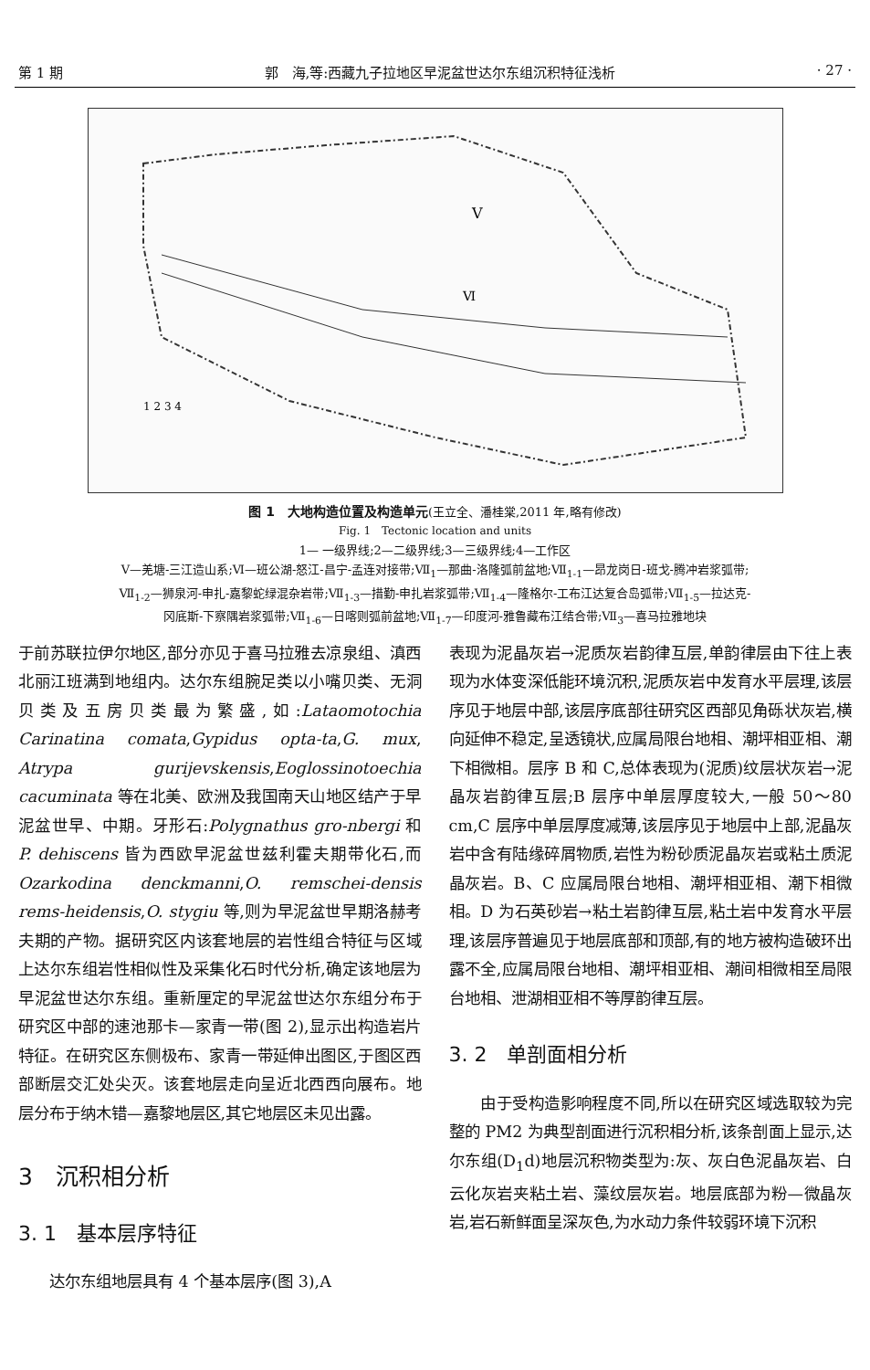第 1 期 郭　海,等:西藏九子拉地区早泥盆世达尔东组沉积特征浅析 · 27 ·
V
Ⅵ
1 2 3 4
图 1　大地构造位置及构造单元(王立全、潘桂棠,2011 年,略有修改)
Fig. 1　Tectonic location and units
1— 一级界线;2—二级界线;3—三级界线;4—工作区
Ⅴ—羌塘-三江造山系;Ⅵ—班公湖-怒江-昌宁-孟连对接带;Ⅶ<sub>1</sub>—那曲-洛隆弧前盆地;Ⅶ<sub>1-1</sub>—昂龙岗日-班戈-腾冲岩浆弧带;
Ⅶ<sub>1-2</sub>—狮泉河-申扎-嘉黎蛇绿混杂岩带;Ⅶ<sub>1-3</sub>—措勤-申扎岩浆弧带;Ⅶ<sub>1-4</sub>—隆格尔-工布江达复合岛弧带;Ⅶ<sub>1-5</sub>—拉达克-
冈底斯-下察隅岩浆弧带;Ⅶ<sub>1-6</sub>—日喀则弧前盆地;Ⅶ<sub>1-7</sub>—印度河-雅鲁藏布江结合带;Ⅶ<sub>3</sub>—喜马拉雅地块
于前苏联拉伊尔地区,部分亦见于喜马拉雅去凉泉组、滇西北丽江班满到地组内。达尔东组腕足类以小嘴贝类、无洞贝类及五房贝类最为繁盛,如:Lataomotochia Carinatina comata,Gypidus opta-ta,G. mux, Atrypa gurijevskensis,Eoglossinotoechia cacuminata 等在北美、欧洲及我国南天山地区结产于早泥盆世早、中期。牙形石:Polygnathus gro-nbergi 和 P. dehiscens 皆为西欧早泥盆世兹利霍夫期带化石,而 Ozarkodina denckmanni,O. remschei-densis rems-heidensis,O. stygiu 等,则为早泥盆世早期洛赫考夫期的产物。据研究区内该套地层的岩性组合特征与区域上达尔东组岩性相似性及采集化石时代分析,确定该地层为早泥盆世达尔东组。重新厘定的早泥盆世达尔东组分布于研究区中部的速池那卡—家青一带(图 2),显示出构造岩片特征。在研究区东侧极布、家青一带延伸出图区,于图区西部断层交汇处尖灭。该套地层走向呈近北西西向展布。地层分布于纳木错—嘉黎地层区,其它地层区未见出露。
3　沉积相分析
3. 1　基本层序特征
　　达尔东组地层具有 4 个基本层序(图 3),A
表现为泥晶灰岩→泥质灰岩韵律互层,单韵律层由下往上表现为水体变深低能环境沉积,泥质灰岩中发育水平层理,该层序见于地层中部,该层序底部往研究区西部见角砾状灰岩,横向延伸不稳定,呈透镜状,应属局限台地相、潮坪相亚相、潮下相微相。层序 B 和 C,总体表现为(泥质)纹层状灰岩→泥晶灰岩韵律互层;B 层序中单层厚度较大,一般 50～80 cm,C 层序中单层厚度减薄,该层序见于地层中上部,泥晶灰岩中含有陆缘碎屑物质,岩性为粉砂质泥晶灰岩或粘土质泥晶灰岩。B、C 应属局限台地相、潮坪相亚相、潮下相微相。D 为石英砂岩→粘土岩韵律互层,粘土岩中发育水平层理,该层序普遍见于地层底部和顶部,有的地方被构造破环出露不全,应属局限台地相、潮坪相亚相、潮间相微相至局限台地相、泄湖相亚相不等厚韵律互层。
3. 2　单剖面相分析
　　由于受构造影响程度不同,所以在研究区域选取较为完整的 PM2 为典型剖面进行沉积相分析,该条剖面上显示,达尔东组(D<sub>1</sub>d)地层沉积物类型为:灰、灰白色泥晶灰岩、白云化灰岩夹粘土岩、藻纹层灰岩。地层底部为粉—微晶灰岩,岩石新鲜面呈深灰色,为水动力条件较弱环境下沉积